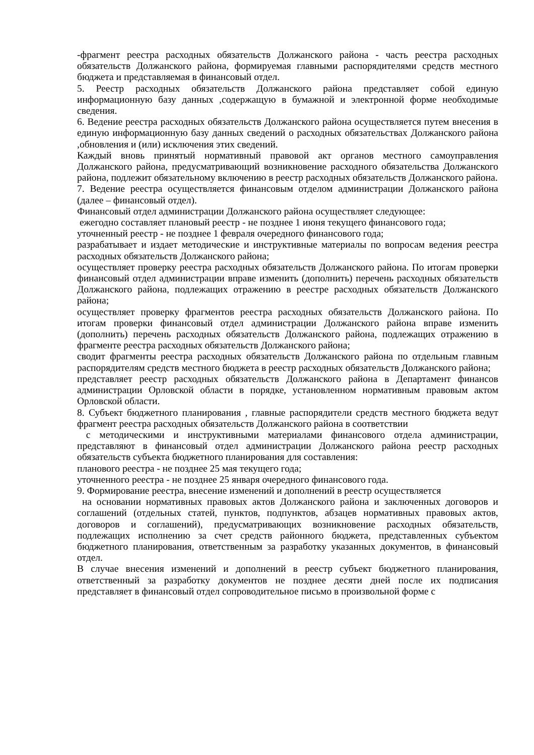-фрагмент реестра расходных обязательств Должанского района - часть реестра расходных обязательств Должанского района, формируемая главными распорядителями средств местного бюджета и представляемая в финансовый отдел.
5. Реестр расходных обязательств Должанского района представляет собой единую информационную базу данных ,содержащую в бумажной и электронной форме необходимые сведения.
6. Ведение реестра расходных обязательств Должанского района осуществляется путем внесения в единую информационную базу данных сведений о расходных обязательствах Должанского района ,обновления и (или) исключения этих сведений.
Каждый вновь принятый нормативный правовой акт органов местного самоуправления Должанского района, предусматривающий возникновение расходного обязательства Должанского района, подлежит обязательному включению в реестр расходных обязательств Должанского района.
7. Ведение реестра осуществляется финансовым отделом администрации Должанского района (далее – финансовый отдел).
Финансовый отдел администрации Должанского района осуществляет следующее:
ежегодно составляет плановый реестр - не позднее 1 июня текущего финансового года;
уточненный реестр - не позднее 1 февраля очередного финансового года;
разрабатывает и издает методические и инструктивные материалы по вопросам ведения реестра расходных обязательств Должанского района;
осуществляет проверку реестра расходных обязательств Должанского района. По итогам проверки финансовый отдел администрации вправе изменить (дополнить) перечень расходных обязательств Должанского района, подлежащих отражению в реестре расходных обязательств Должанского района;
осуществляет проверку фрагментов реестра расходных обязательств Должанского района. По итогам проверки финансовый отдел администрации Должанского района вправе изменить (дополнить) перечень расходных обязательств Должанского района, подлежащих отражению в фрагменте реестра расходных обязательств Должанского района;
сводит фрагменты реестра расходных обязательств Должанского района по отдельным главным распорядителям средств местного бюджета в реестр расходных обязательств Должанского района;
представляет реестр расходных обязательств Должанского района в Департамент финансов администрации Орловской области в порядке, установленном нормативным правовым актом Орловской области.
8. Субъект бюджетного планирования , главные распорядители средств местного бюджета ведут фрагмент реестра расходных обязательств Должанского района в соответствии
с методическими и инструктивными материалами финансового отдела администрации, представляют в финансовый отдел администрации Должанского района реестр расходных обязательств субъекта бюджетного планирования для составления:
планового реестра - не позднее 25 мая текущего года;
уточненного реестра - не позднее 25 января очередного финансового года.
9. Формирование реестра, внесение изменений и дополнений в реестр осуществляется
на основании нормативных правовых актов Должанского района и заключенных договоров и соглашений (отдельных статей, пунктов, подпунктов, абзацев нормативных правовых актов, договоров и соглашений), предусматривающих возникновение расходных обязательств, подлежащих исполнению за счет средств районного бюджета, представленных субъектом бюджетного планирования, ответственным за разработку указанных документов, в финансовый отдел.
В случае внесения изменений и дополнений в реестр субъект бюджетного планирования, ответственный за разработку документов не позднее десяти дней после их подписания представляет в финансовый отдел сопроводительное письмо в произвольной форме с